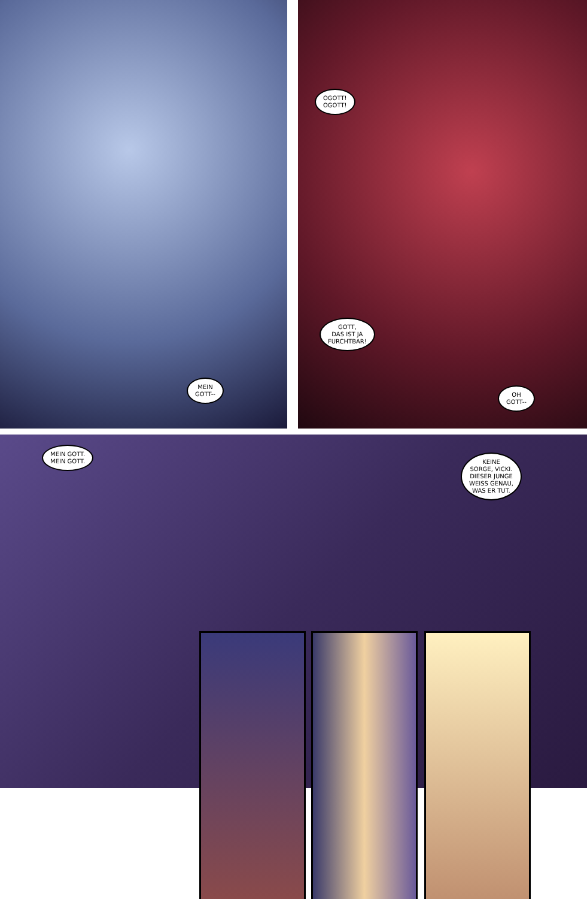MEIN
GOTT--
OGOTT!
OGOTT!
GOTT,
DAS IST JA
FURCHTBAR!
OH
GOTT--
MEIN GOTT.
MEIN GOTT.
KEINE
SORGE, VICKI.
DIESER JUNGE
WEISS GENAU,
WAS ER TUT.